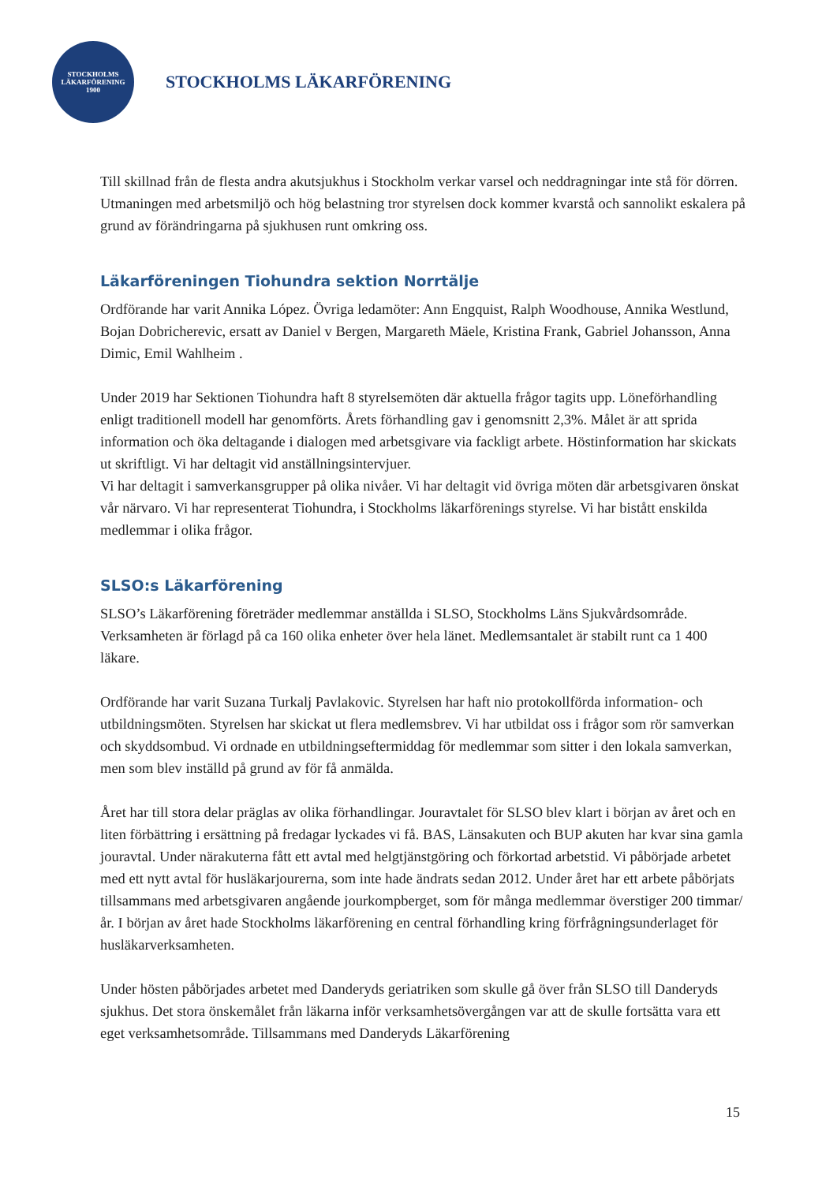STOCKHOLMS
LÄKARFÖRENING
1900
STOCKHOLMS LÄKARFÖRENING
Till skillnad från de flesta andra akutsjukhus i Stockholm verkar varsel och neddragningar inte stå för dörren. Utmaningen med arbetsmiljö och hög belastning tror styrelsen dock kommer kvarstå och sannolikt eskalera på grund av förändringarna på sjukhusen runt omkring oss.
Läkarföreningen Tiohundra sektion Norrtälje
Ordförande har varit Annika López. Övriga ledamöter: Ann Engquist, Ralph Woodhouse, Annika Westlund, Bojan Dobricherevic, ersatt av Daniel v Bergen, Margareth Mäele, Kristina Frank, Gabriel Johansson, Anna Dimic, Emil Wahlheim .
Under 2019 har Sektionen Tiohundra haft 8 styrelsemöten där aktuella frågor tagits upp. Löneförhandling enligt traditionell modell har genomförts. Årets förhandling gav i genomsnitt 2,3%. Målet är att sprida information och öka deltagande i dialogen med arbetsgivare via fackligt arbete. Höstinformation har skickats ut skriftligt. Vi har deltagit vid anställningsintervjuer.
Vi har deltagit i samverkansgrupper på olika nivåer. Vi har deltagit vid övriga möten där arbetsgivaren önskat vår närvaro. Vi har representerat Tiohundra, i Stockholms läkarförenings styrelse. Vi har bistått enskilda medlemmar i olika frågor.
SLSO:s Läkarförening
SLSO’s Läkarförening företräder medlemmar anställda i SLSO, Stockholms Läns Sjukvårdsområde. Verksamheten är förlagd på ca 160 olika enheter över hela länet. Medlemsantalet är stabilt runt ca 1 400 läkare.
Ordförande har varit Suzana Turkalj Pavlakovic. Styrelsen har haft nio protokollförda information- och utbildningsmöten. Styrelsen har skickat ut flera medlemsbrev. Vi har utbildat oss i frågor som rör samverkan och skyddsombud. Vi ordnade en utbildningseftermiddag för medlemmar som sitter i den lokala samverkan, men som blev inställd på grund av för få anmälda.
Året har till stora delar präglas av olika förhandlingar. Jouravtalet för SLSO blev klart i början av året och en liten förbättring i ersättning på fredagar lyckades vi få. BAS, Länsakuten och BUP akuten har kvar sina gamla jouravtal. Under närakuterna fått ett avtal med helgtjänstgöring och förkortad arbetstid. Vi påbörjade arbetet med ett nytt avtal för husläkarjourerna, som inte hade ändrats sedan 2012. Under året har ett arbete påbörjats tillsammans med arbetsgivaren angående jourkompberget, som för många medlemmar överstiger 200 timmar/år. I början av året hade Stockholms läkarförening en central förhandling kring förfrågningsunderlaget för husläkarverksamheten.
Under hösten påbörjades arbetet med Danderyds geriatriken som skulle gå över från SLSO till Danderyds sjukhus. Det stora önskemålet från läkarna inför verksamhetsövergången var att de skulle fortsätta vara ett eget verksamhetsområde. Tillsammans med Danderyds Läkarförening
15